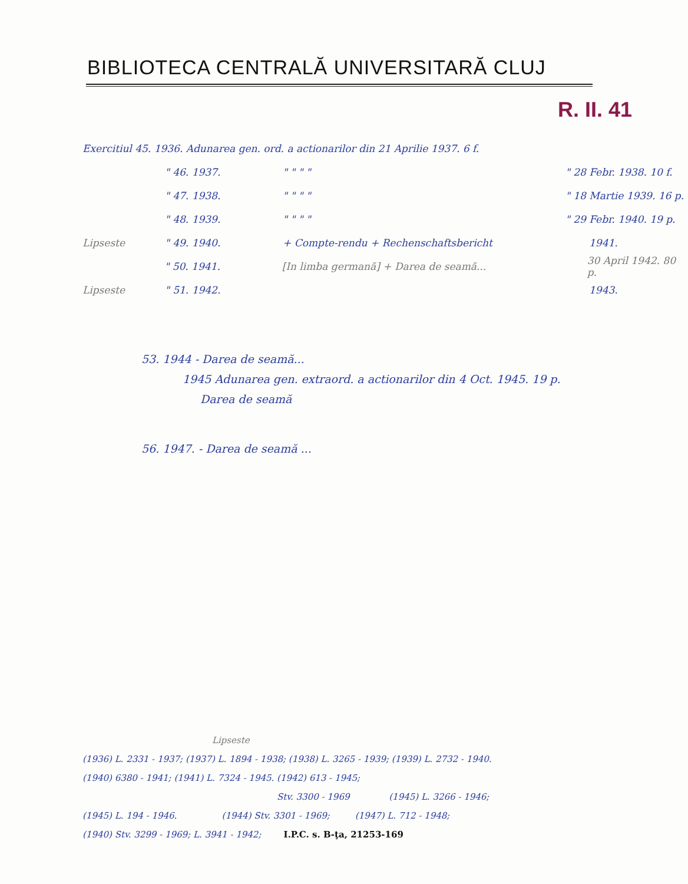BIBLIOTECA CENTRALĂ UNIVERSITARĂ CLUJ
R. II. 41
Exercitiul 45. 1936. Adunarea gen. ord. a actionarilor din 21 Aprilie 1937. 6 f.
" 46. 1937. " " " " " 28 Febr. 1938. 10 f.
" 47. 1938. " " " " " 18 Martie 1939. 16 p.
" 48. 1939. " " " " " 29 Febr. 1940. 19 p.
Lipseste " 49. 1940. + Compte-rendu + Rechenschaftsbericht 1941.
" 50. 1941. [In limba germană] + Darea de seamă... 30 April 1942. 80 p.
Lipseste " 51. 1942. 1943.
53. 1944 - Darea de seamă...
1945 Adunarea gen. extraord. a actionarilor din 4 Oct. 1945. 19 p.
Darea de seamă
56. 1947. - Darea de seamă ...
Lipseste
(1936) L. 2331 - 1937; (1937) L. 1894 - 1938; (1938) L. 3265 - 1939; (1939) L. 2732 - 1940.
(1940) 6380 - 1941; (1941) L. 7324 - 1945. (1942) 613 - 1945;
Stv. 3300 - 1969 (1945) L. 3266 - 1946;
(1945) L. 194 - 1946. (1944) Stv. 3301 - 1969; (1947) L. 712 - 1948;
(1940) Stv. 3299 - 1969; L. 3941 - 1942; I.P.C. s. B-ţa, 21253-169